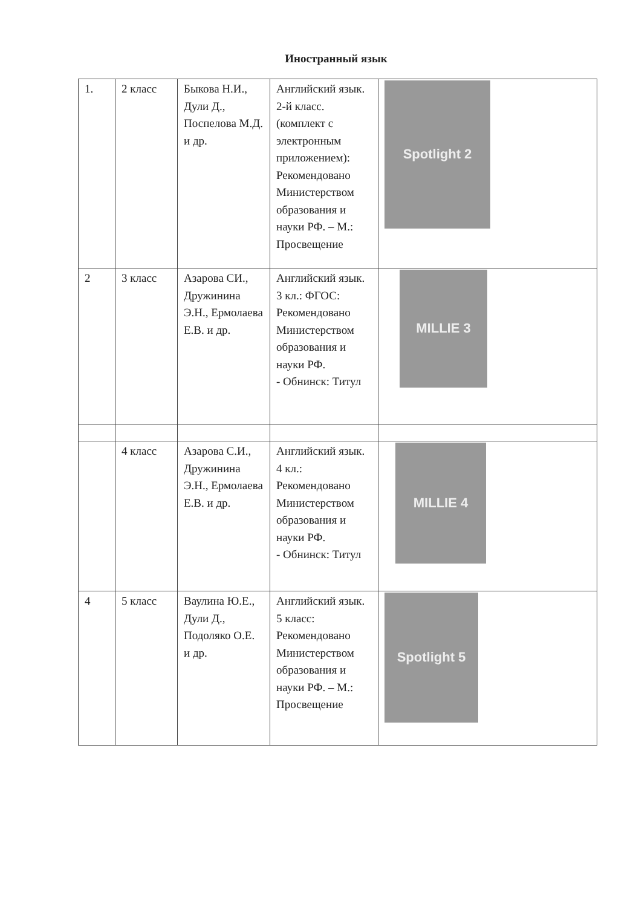Иностранный язык
| 1. | 2 класс | Быкова Н.И., Дули Д., Поспелова М.Д. и др. | Английский язык. 2-й класс. (комплект с электронным приложением): Рекомендовано Министерством образования и науки РФ. – М.: Просвещение | Spotlight 2 |
| 2 | 3 класс | Азарова СИ., Дружинина Э.Н., Ермолаева Е.В. и др. | Английский язык. 3 кл.: ФГОС: Рекомендовано Министерством образования и науки РФ. - Обнинск: Титул | MILLIE 3 |
| | 4 класс | Азарова С.И., Дружинина Э.Н., Ермолаева Е.В. и др. | Английский язык. 4 кл.: Рекомендовано Министерством образования и науки РФ. - Обнинск: Титул | MILLIE 4 |
| 4 | 5 класс | Ваулина Ю.Е., Дули Д., Подоляко О.Е. и др. | Английский язык. 5 класс: Рекомендовано Министерством образования и науки РФ. – М.: Просвещение | Spotlight 5 |